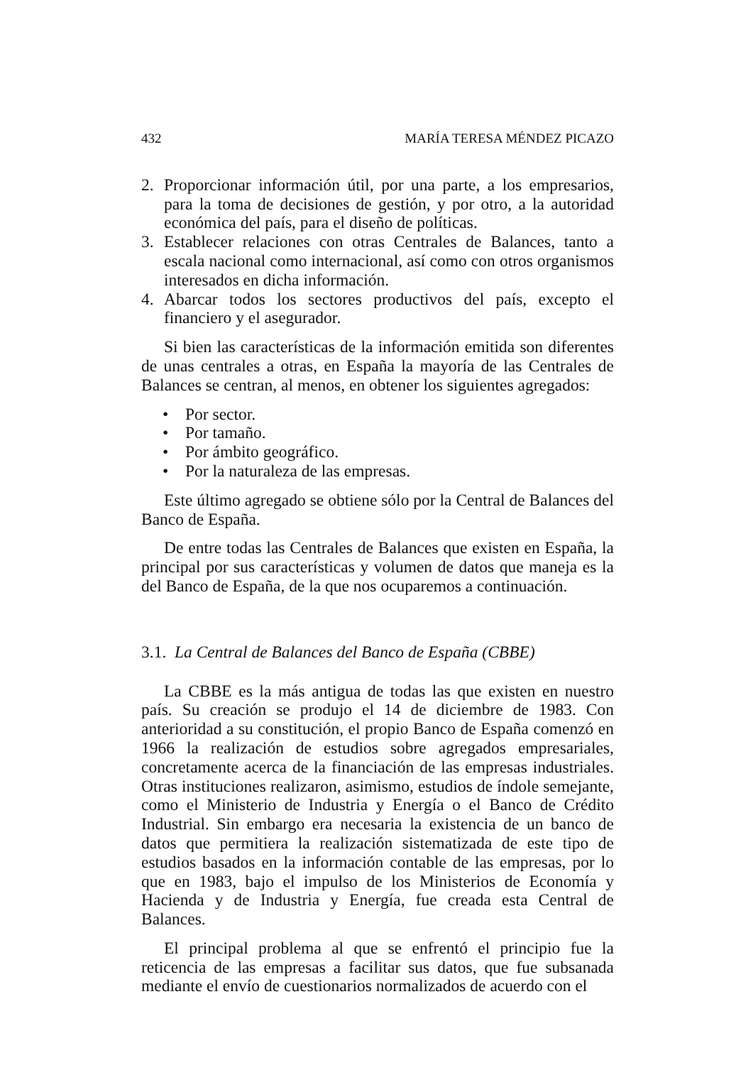432 MARÍA TERESA MÉNDEZ PICAZO
2. Proporcionar información útil, por una parte, a los empresarios, para la toma de decisiones de gestión, y por otro, a la autoridad económica del país, para el diseño de políticas.
3. Establecer relaciones con otras Centrales de Balances, tanto a escala nacional como internacional, así como con otros organismos interesados en dicha información.
4. Abarcar todos los sectores productivos del país, excepto el financiero y el asegurador.
Si bien las características de la información emitida son diferentes de unas centrales a otras, en España la mayoría de las Centrales de Balances se centran, al menos, en obtener los siguientes agregados:
• Por sector.
• Por tamaño.
• Por ámbito geográfico.
• Por la naturaleza de las empresas.
Este último agregado se obtiene sólo por la Central de Balances del Banco de España.
De entre todas las Centrales de Balances que existen en España, la principal por sus características y volumen de datos que maneja es la del Banco de España, de la que nos ocuparemos a continuación.
3.1. La Central de Balances del Banco de España (CBBE)
La CBBE es la más antigua de todas las que existen en nuestro país. Su creación se produjo el 14 de diciembre de 1983. Con anterioridad a su constitución, el propio Banco de España comenzó en 1966 la realización de estudios sobre agregados empresariales, concretamente acerca de la financiación de las empresas industriales. Otras instituciones realizaron, asimismo, estudios de índole semejante, como el Ministerio de Industria y Energía o el Banco de Crédito Industrial. Sin embargo era necesaria la existencia de un banco de datos que permitiera la realización sistematizada de este tipo de estudios basados en la información contable de las empresas, por lo que en 1983, bajo el impulso de los Ministerios de Economía y Hacienda y de Industria y Energía, fue creada esta Central de Balances.
El principal problema al que se enfrentó el principio fue la reticencia de las empresas a facilitar sus datos, que fue subsanada mediante el envío de cuestionarios normalizados de acuerdo con el